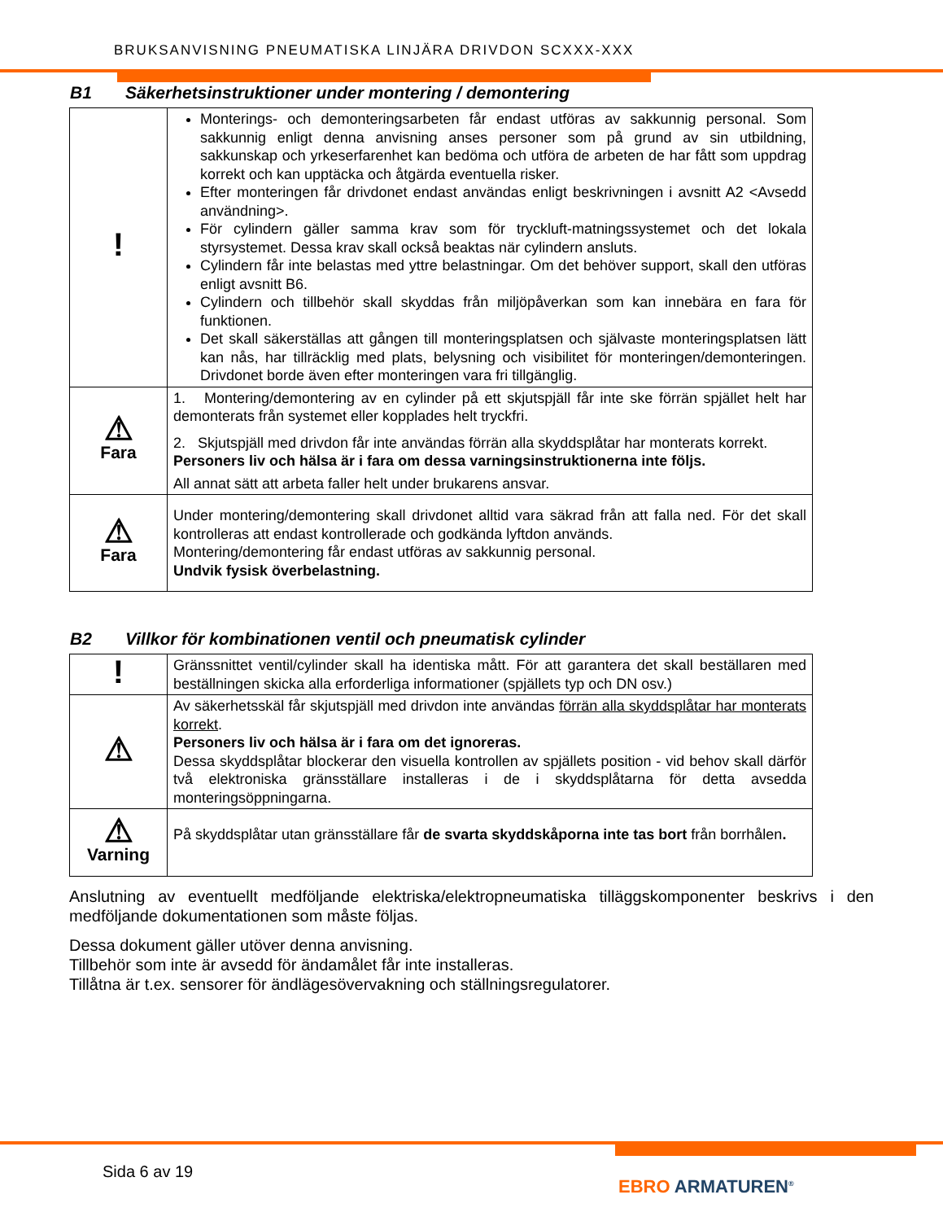BRUKSANVISNING PNEUMATISKA LINJÄRA DRIVDON SCXXX-XXX
B1 Säkerhetsinstruktioner under montering / demontering
| ! | Monterings- och demonteringsarbeten får endast utföras av sakkunnig personal. Som sakkunnig enligt denna anvisning anses personer som på grund av sin utbildning, sakkunskap och yrkeserfarenhet kan bedöma och utföra de arbeten de har fått som uppdrag korrekt och kan upptäcka och åtgärda eventuella risker. Efter monteringen får drivdonet endast användas enligt beskrivningen i avsnitt A2 <Avsedd användning>. För cylindern gäller samma krav som för tryckluft-matningssystemet och det lokala styrsystemet. Dessa krav skall också beaktas när cylindern ansluts. Cylindern får inte belastas med yttre belastningar. Om det behöver support, skall den utföras enligt avsnitt B6. Cylindern och tillbehör skall skyddas från miljöpåverkan som kan innebära en fara för funktionen. Det skall säkerställas att gången till monteringsplatsen och självaste monteringsplatsen lätt kan nås, har tillräcklig med plats, belysning och visibilitet för monteringen/demonteringen. Drivdonet borde även efter monteringen vara fri tillgänglig. |
| ⚠ Fara | 1. Montering/demontering av en cylinder på ett skjutspjäll får inte ske förrän spjället helt har demonterats från systemet eller kopplades helt tryckfri. 2. Skjutspjäll med drivdon får inte användas förrän alla skyddsplåtar har monterats korrekt. Personers liv och hälsa är i fara om dessa varningsinstruktionerna inte följs. All annat sätt att arbeta faller helt under brukarens ansvar. |
| ⚠ Fara | Under montering/demontering skall drivdonet alltid vara säkrad från att falla ned. För det skall kontrolleras att endast kontrollerade och godkända lyftdon används. Montering/demontering får endast utföras av sakkunnig personal. Undvik fysisk överbelastning. |
B2 Villkor för kombinationen ventil och pneumatisk cylinder
| ! | Gränssnittet ventil/cylinder skall ha identiska mått. För att garantera det skall beställaren med beställningen skicka alla erforderliga informationer (spjällets typ och DN osv.) |
| ⚠ | Av säkerhetsskäl får skjutspjäll med drivdon inte användas förrän alla skyddsplåtar har monterats korrekt . Personers liv och hälsa är i fara om det ignoreras. Dessa skyddsplåtar blockerar den visuella kontrollen av spjällets position - vid behov skall därför två elektroniska gränsställare installeras i de i skyddsplåtarna för detta avsedda monteringsöppningarna. |
| ⚠ Varning | På skyddsplåtar utan gränsställare får de svarta skyddskåporna inte tas bort från borrhålen . |
Anslutning av eventuellt medföljande elektriska/elektropneumatiska tilläggskomponenter beskrivs i den medföljande dokumentationen som måste följas.
Dessa dokument gäller utöver denna anvisning.
Tillbehör som inte är avsedd för ändamålet får inte installeras.
Tillåtna är t.ex. sensorer för ändlägesövervakning och ställningsregulatorer.
Sida 6 av 19
EBRO ARMATUREN<sup>®</sup>